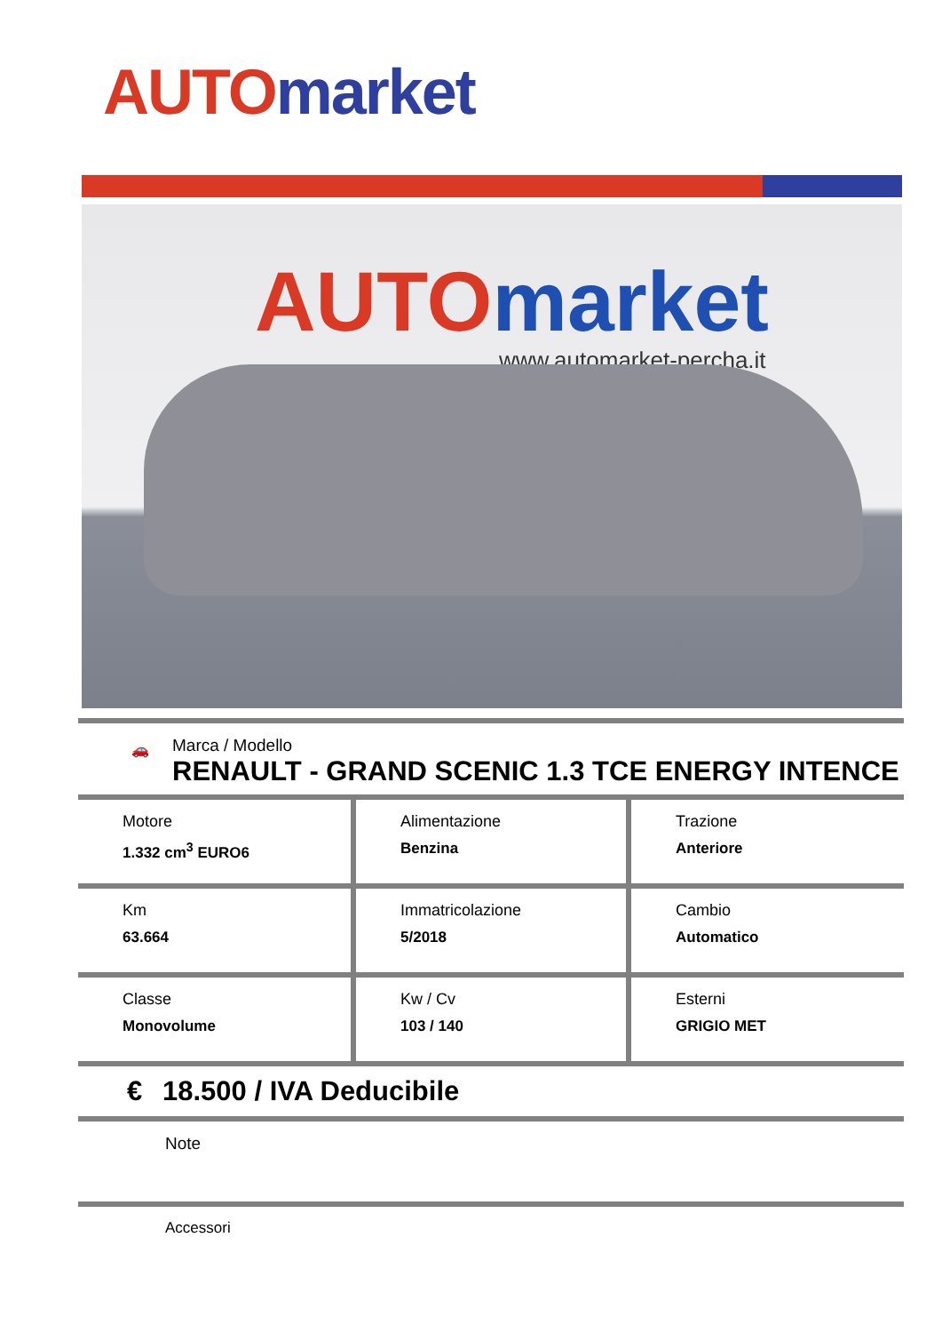AUTO market
AUTO market
www.automarket-percha.it
🚗
Marca / Modello
RENAULT - GRAND SCENIC 1.3 TCE ENERGY INTENCE
| Motore 1.332 cm<sup>3</sup> EURO6 | Alimentazione Benzina | Trazione Anteriore |
| Km 63.664 | Immatricolazione 5/2018 | Cambio Automatico |
| Classe Monovolume | Kw / Cv 103 / 140 | Esterni GRIGIO MET |
€ 18.500 / IVA Deducibile
Note
Accessori